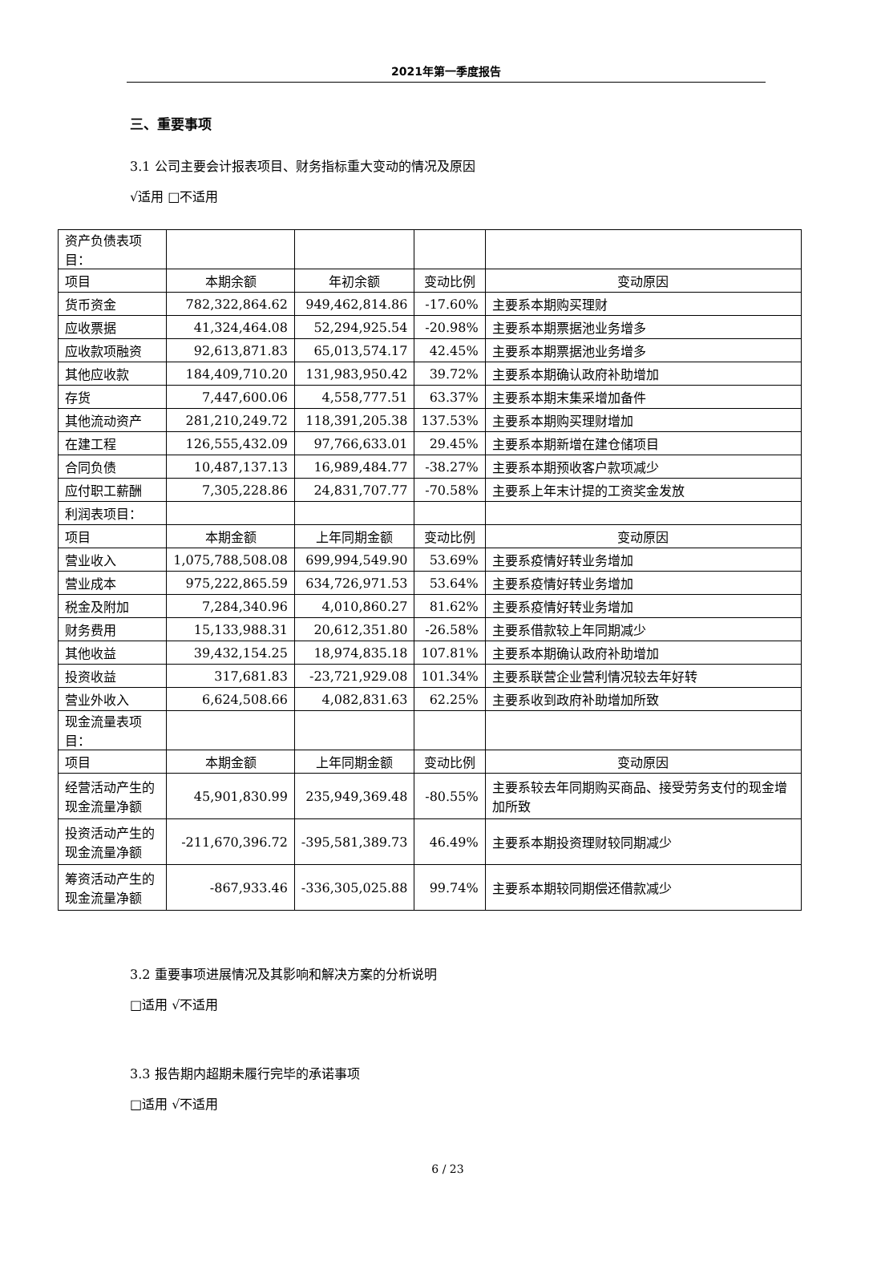2021年第一季度报告
三、重要事项
3.1 公司主要会计报表项目、财务指标重大变动的情况及原因
√适用 □不适用
| 资产负债表项目： | | | | |
| 项目 | 本期余额 | 年初余额 | 变动比例 | 变动原因 |
| 货币资金 | 782,322,864.62 | 949,462,814.86 | -17.60% | 主要系本期购买理财 |
| 应收票据 | 41,324,464.08 | 52,294,925.54 | -20.98% | 主要系本期票据池业务增多 |
| 应收款项融资 | 92,613,871.83 | 65,013,574.17 | 42.45% | 主要系本期票据池业务增多 |
| 其他应收款 | 184,409,710.20 | 131,983,950.42 | 39.72% | 主要系本期确认政府补助增加 |
| 存货 | 7,447,600.06 | 4,558,777.51 | 63.37% | 主要系本期末集采增加备件 |
| 其他流动资产 | 281,210,249.72 | 118,391,205.38 | 137.53% | 主要系本期购买理财增加 |
| 在建工程 | 126,555,432.09 | 97,766,633.01 | 29.45% | 主要系本期新增在建仓储项目 |
| 合同负债 | 10,487,137.13 | 16,989,484.77 | -38.27% | 主要系本期预收客户款项减少 |
| 应付职工薪酬 | 7,305,228.86 | 24,831,707.77 | -70.58% | 主要系上年末计提的工资奖金发放 |
| 利润表项目： | | | | |
| 项目 | 本期金额 | 上年同期金额 | 变动比例 | 变动原因 |
| 营业收入 | 1,075,788,508.08 | 699,994,549.90 | 53.69% | 主要系疫情好转业务增加 |
| 营业成本 | 975,222,865.59 | 634,726,971.53 | 53.64% | 主要系疫情好转业务增加 |
| 税金及附加 | 7,284,340.96 | 4,010,860.27 | 81.62% | 主要系疫情好转业务增加 |
| 财务费用 | 15,133,988.31 | 20,612,351.80 | -26.58% | 主要系借款较上年同期减少 |
| 其他收益 | 39,432,154.25 | 18,974,835.18 | 107.81% | 主要系本期确认政府补助增加 |
| 投资收益 | 317,681.83 | -23,721,929.08 | 101.34% | 主要系联营企业营利情况较去年好转 |
| 营业外收入 | 6,624,508.66 | 4,082,831.63 | 62.25% | 主要系收到政府补助增加所致 |
| 现金流量表项目： | | | | |
| 项目 | 本期金额 | 上年同期金额 | 变动比例 | 变动原因 |
| 经营活动产生的 现金流量净额 | 45,901,830.99 | 235,949,369.48 | -80.55% | 主要系较去年同期购买商品、接受劳务支付的现金增加所致 |
| 投资活动产生的 现金流量净额 | -211,670,396.72 | -395,581,389.73 | 46.49% | 主要系本期投资理财较同期减少 |
| 筹资活动产生的 现金流量净额 | -867,933.46 | -336,305,025.88 | 99.74% | 主要系本期较同期偿还借款减少 |
3.2 重要事项进展情况及其影响和解决方案的分析说明
□适用 √不适用
3.3 报告期内超期未履行完毕的承诺事项
□适用 √不适用
6 / 23